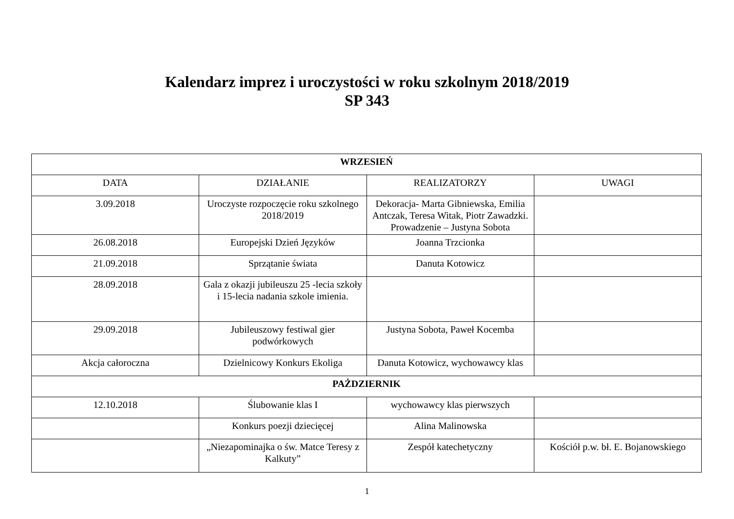Kalendarz imprez i uroczystości w roku szkolnym 2018/2019
SP 343
| WRZESIEŃ | | | |
| --- | --- | --- | --- |
| DATA | DZIAŁANIE | REALIZATORZY | UWAGI |
| 3.09.2018 | Uroczyste rozpoczęcie roku szkolnego 2018/2019 | Dekoracja- Marta Gibniewska, Emilia Antczak, Teresa Witak, Piotr Zawadzki. Prowadzenie – Justyna Sobota | |
| 26.08.2018 | Europejski Dzień Języków | Joanna Trzcionka | |
| 21.09.2018 | Sprzątanie świata | Danuta Kotowicz | |
| 28.09.2018 | Gala z okazji jubileuszu 25 -lecia szkoły i 15-lecia nadania szkole imienia. | | |
| 29.09.2018 | Jubileuszowy festiwal gier podwórkowych | Justyna Sobota, Paweł Kocemba | |
| Akcja całoroczna | Dzielnicowy Konkurs Ekoliga | Danuta Kotowicz, wychowawcy klas | |
| PAŻDZIERNIK | | | |
| 12.10.2018 | Ślubowanie klas I | wychowawcy klas pierwszych | |
| | Konkurs poezji dziecięcej | Alina Malinowska | |
| | „Niezapominajka o św. Matce Teresy z Kalkuty” | Zespół katechetyczny | Kościół p.w. bł. E. Bojanowskiego |
1